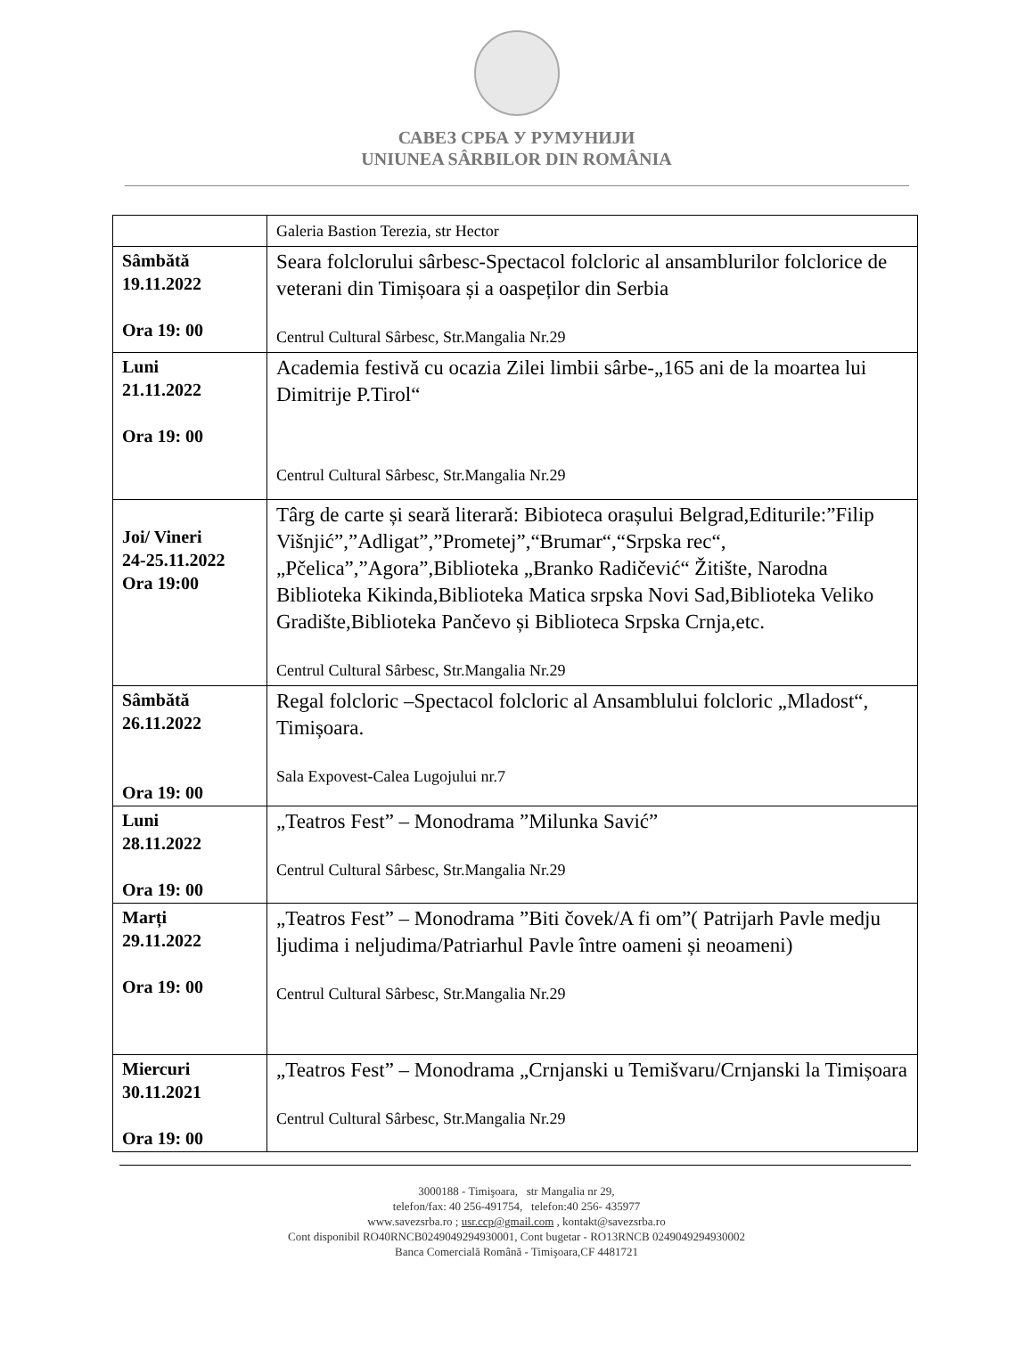САВЕЗ СРБА У РУМУНИЈИ
UNIUNEA SÂRBILOR DIN ROMÂNIA
| | Galeria Bastion Terezia, str Hector |
| Sâmbătă 19.11.2022 Ora 19: 00 | Seara folclorului sârbesc-Spectacol folcloric al ansamblurilor folclorice de veterani din Timișoara și a oaspeților din Serbia Centrul Cultural Sârbesc, Str.Mangalia Nr.29 |
| Luni 21.11.2022 Ora 19: 00 | Academia festivă cu ocazia Zilei limbii sârbe-„165 ani de la moartea lui Dimitrije P.Tirol“ Centrul Cultural Sârbesc, Str.Mangalia Nr.29 |
| Joi/ Vineri 24-25.11.2022 Ora 19:00 | Târg de carte și seară literară: Bibioteca orașului Belgrad,Editurile:”Filip Višnjić”,”Adligat”,”Prometej”,“Brumar“,“Srpska rec“, „Pčelica”,”Agora”,Biblioteka „Branko Radičević“ Žitište, Narodna Biblioteka Kikinda,Biblioteka Matica srpska Novi Sad,Biblioteka Veliko Gradište,Biblioteka Pančevo și Biblioteca Srpska Crnja,etc. Centrul Cultural Sârbesc, Str.Mangalia Nr.29 |
| Sâmbătă 26.11.2022 Ora 19: 00 | Regal folcloric –Spectacol folcloric al Ansamblului folcloric „Mladost“, Timișoara. Sala Expovest-Calea Lugojului nr.7 |
| Luni 28.11.2022 Ora 19: 00 | „Teatros Fest” – Monodrama ”Milunka Savić” Centrul Cultural Sârbesc, Str.Mangalia Nr.29 |
| Marți 29.11.2022 Ora 19: 00 | „Teatros Fest” – Monodrama ”Biti čovek/A fi om”( Patrijarh Pavle medju ljudima i neljudima/Patriarhul Pavle între oameni și neoameni) Centrul Cultural Sârbesc, Str.Mangalia Nr.29 |
| Miercuri 30.11.2021 Ora 19: 00 | „Teatros Fest” – Monodrama „Crnjanski u Temišvaru/Crnjanski la Timișoara Centrul Cultural Sârbesc, Str.Mangalia Nr.29 |
3000188 - Timişoara, str Mangalia nr 29,
telefon/fax: 40 256-491754, telefon:40 256- 435977
www.savezsrba.ro ; usr.ccp@gmail.com , kontakt@savezsrba.ro
Cont disponibil RO40RNCB0249049294930001, Cont bugetar - RO13RNCB 0249049294930002
Banca Comercială Română - Timişoara,CF 4481721